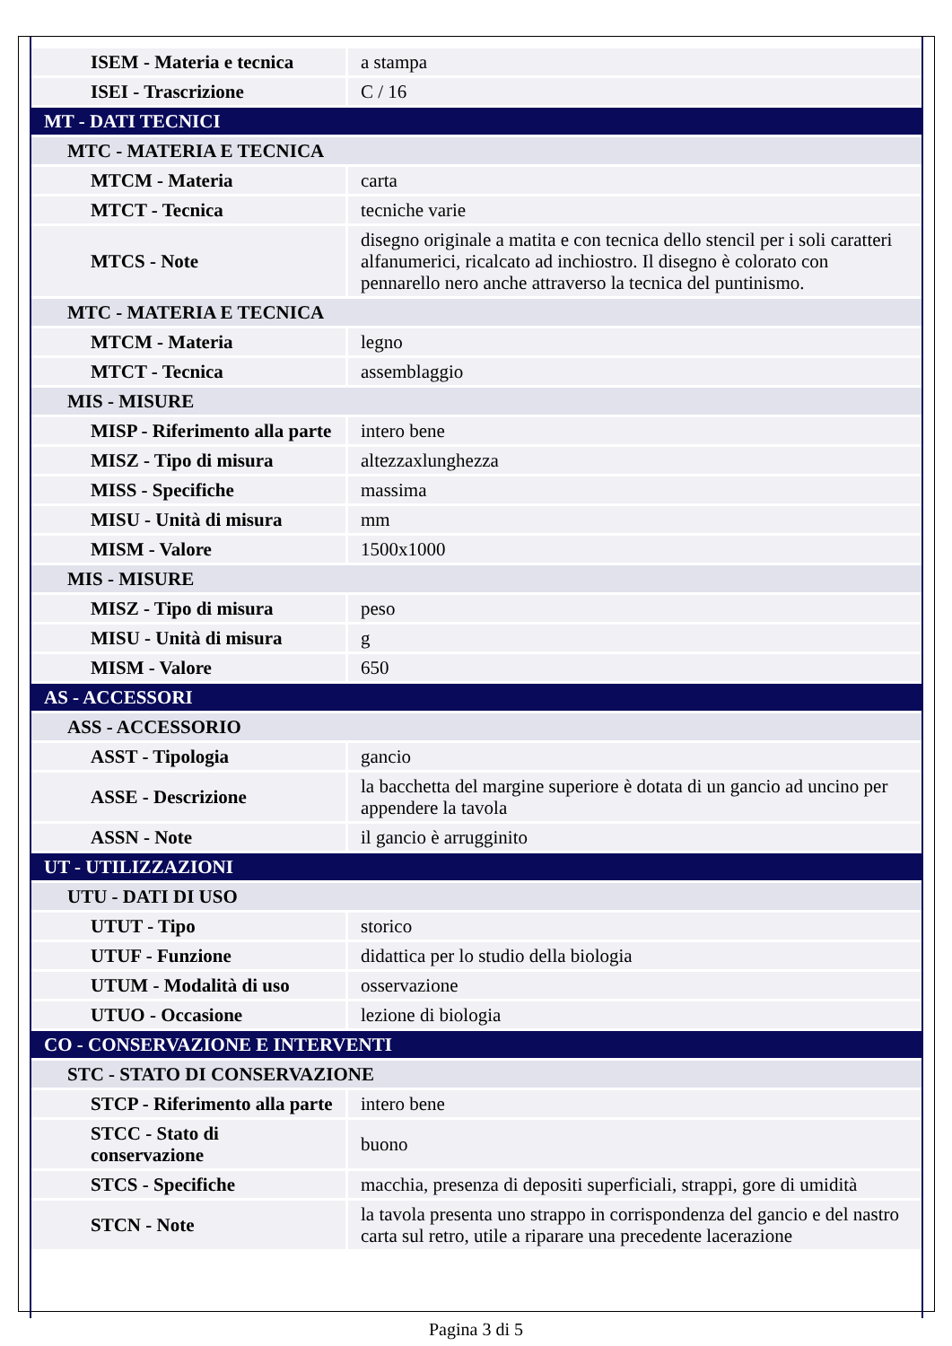| ISEM - Materia e tecnica | a stampa |
| ISEI - Trascrizione | C / 16 |
| MT - DATI TECNICI | |
| MTC - MATERIA E TECNICA | |
| MTCM - Materia | carta |
| MTCT - Tecnica | tecniche varie |
| MTCS - Note | disegno originale a matita e con tecnica dello stencil per i soli caratteri alfanumerici, ricalcato ad inchiostro. Il disegno è colorato con pennarello nero anche attraverso la tecnica del puntinismo. |
| MTC - MATERIA E TECNICA | |
| MTCM - Materia | legno |
| MTCT - Tecnica | assemblaggio |
| MIS - MISURE | |
| MISP - Riferimento alla parte | intero bene |
| MISZ - Tipo di misura | altezzaxlunghezza |
| MISS - Specifiche | massima |
| MISU - Unità di misura | mm |
| MISM - Valore | 1500x1000 |
| MIS - MISURE | |
| MISZ - Tipo di misura | peso |
| MISU - Unità di misura | g |
| MISM - Valore | 650 |
| AS - ACCESSORI | |
| ASS - ACCESSORIO | |
| ASST - Tipologia | gancio |
| ASSE - Descrizione | la bacchetta del margine superiore è dotata di un gancio ad uncino per appendere la tavola |
| ASSN - Note | il gancio è arrugginito |
| UT - UTILIZZAZIONI | |
| UTU - DATI DI USO | |
| UTUT - Tipo | storico |
| UTUF - Funzione | didattica per lo studio della biologia |
| UTUM - Modalità di uso | osservazione |
| UTUO - Occasione | lezione di biologia |
| CO - CONSERVAZIONE E INTERVENTI | |
| STC - STATO DI CONSERVAZIONE | |
| STCP - Riferimento alla parte | intero bene |
| STCC - Stato di conservazione | buono |
| STCS - Specifiche | macchia, presenza di depositi superficiali, strappi, gore di umidità |
| STCN - Note | la tavola presenta uno strappo in corrispondenza del gancio e del nastro carta sul retro, utile a riparare una precedente lacerazione |
Pagina 3 di 5